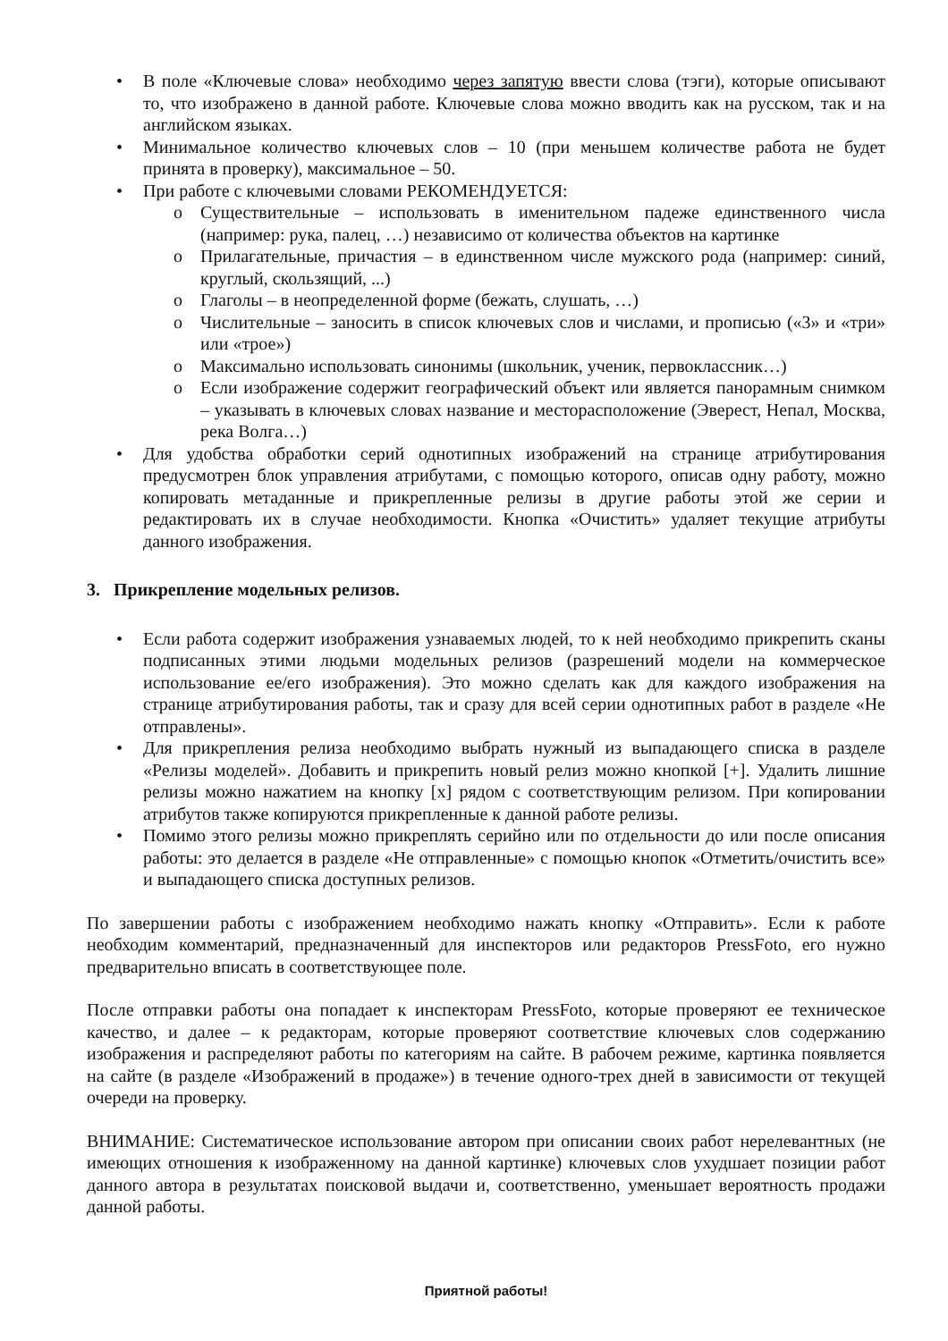• В поле «Ключевые слова» необходимо через запятую ввести слова (тэги), которые описывают то, что изображено в данной работе. Ключевые слова можно вводить как на русском, так и на английском языках.
• Минимальное количество ключевых слов – 10 (при меньшем количестве работа не будет принята в проверку), максимальное – 50.
• При работе с ключевыми словами РЕКОМЕНДУЕТСЯ:
o Существительные – использовать в именительном падеже единственного числа (например: рука, палец, …) независимо от количества объектов на картинке
o Прилагательные, причастия – в единственном числе мужского рода (например: синий, круглый, скользящий, ...)
o Глаголы – в неопределенной форме (бежать, слушать, …)
o Числительные – заносить в список ключевых слов и числами, и прописью («3» и «три» или «трое»)
o Максимально использовать синонимы (школьник, ученик, первоклассник…)
o Если изображение содержит географический объект или является панорамным снимком – указывать в ключевых словах название и месторасположение (Эверест, Непал, Москва, река Волга…)
• Для удобства обработки серий однотипных изображений на странице атрибутирования предусмотрен блок управления атрибутами, с помощью которого, описав одну работу, можно копировать метаданные и прикрепленные релизы в другие работы этой же серии и редактировать их в случае необходимости. Кнопка «Очистить» удаляет текущие атрибуты данного изображения.
3. Прикрепление модельных релизов.
• Если работа содержит изображения узнаваемых людей, то к ней необходимо прикрепить сканы подписанных этими людьми модельных релизов (разрешений модели на коммерческое использование ее/его изображения). Это можно сделать как для каждого изображения на странице атрибутирования работы, так и сразу для всей серии однотипных работ в разделе «Не отправлены».
• Для прикрепления релиза необходимо выбрать нужный из выпадающего списка в разделе «Релизы моделей». Добавить и прикрепить новый релиз можно кнопкой [+]. Удалить лишние релизы можно нажатием на кнопку [x] рядом с соответствующим релизом. При копировании атрибутов также копируются прикрепленные к данной работе релизы.
• Помимо этого релизы можно прикреплять серийно или по отдельности до или после описания работы: это делается в разделе «Не отправленные» с помощью кнопок «Отметить/очистить все» и выпадающего списка доступных релизов.
По завершении работы с изображением необходимо нажать кнопку «Отправить». Если к работе необходим комментарий, предназначенный для инспекторов или редакторов PressFoto, его нужно предварительно вписать в соответствующее поле.
После отправки работы она попадает к инспекторам PressFoto, которые проверяют ее техническое качество, и далее – к редакторам, которые проверяют соответствие ключевых слов содержанию изображения и распределяют работы по категориям на сайте. В рабочем режиме, картинка появляется на сайте (в разделе «Изображений в продаже») в течение одного-трех дней в зависимости от текущей очереди на проверку.
ВНИМАНИЕ: Систематическое использование автором при описании своих работ нерелевантных (не имеющих отношения к изображенному на данной картинке) ключевых слов ухудшает позиции работ данного автора в результатах поисковой выдачи и, соответственно, уменьшает вероятность продажи данной работы.
Приятной работы!